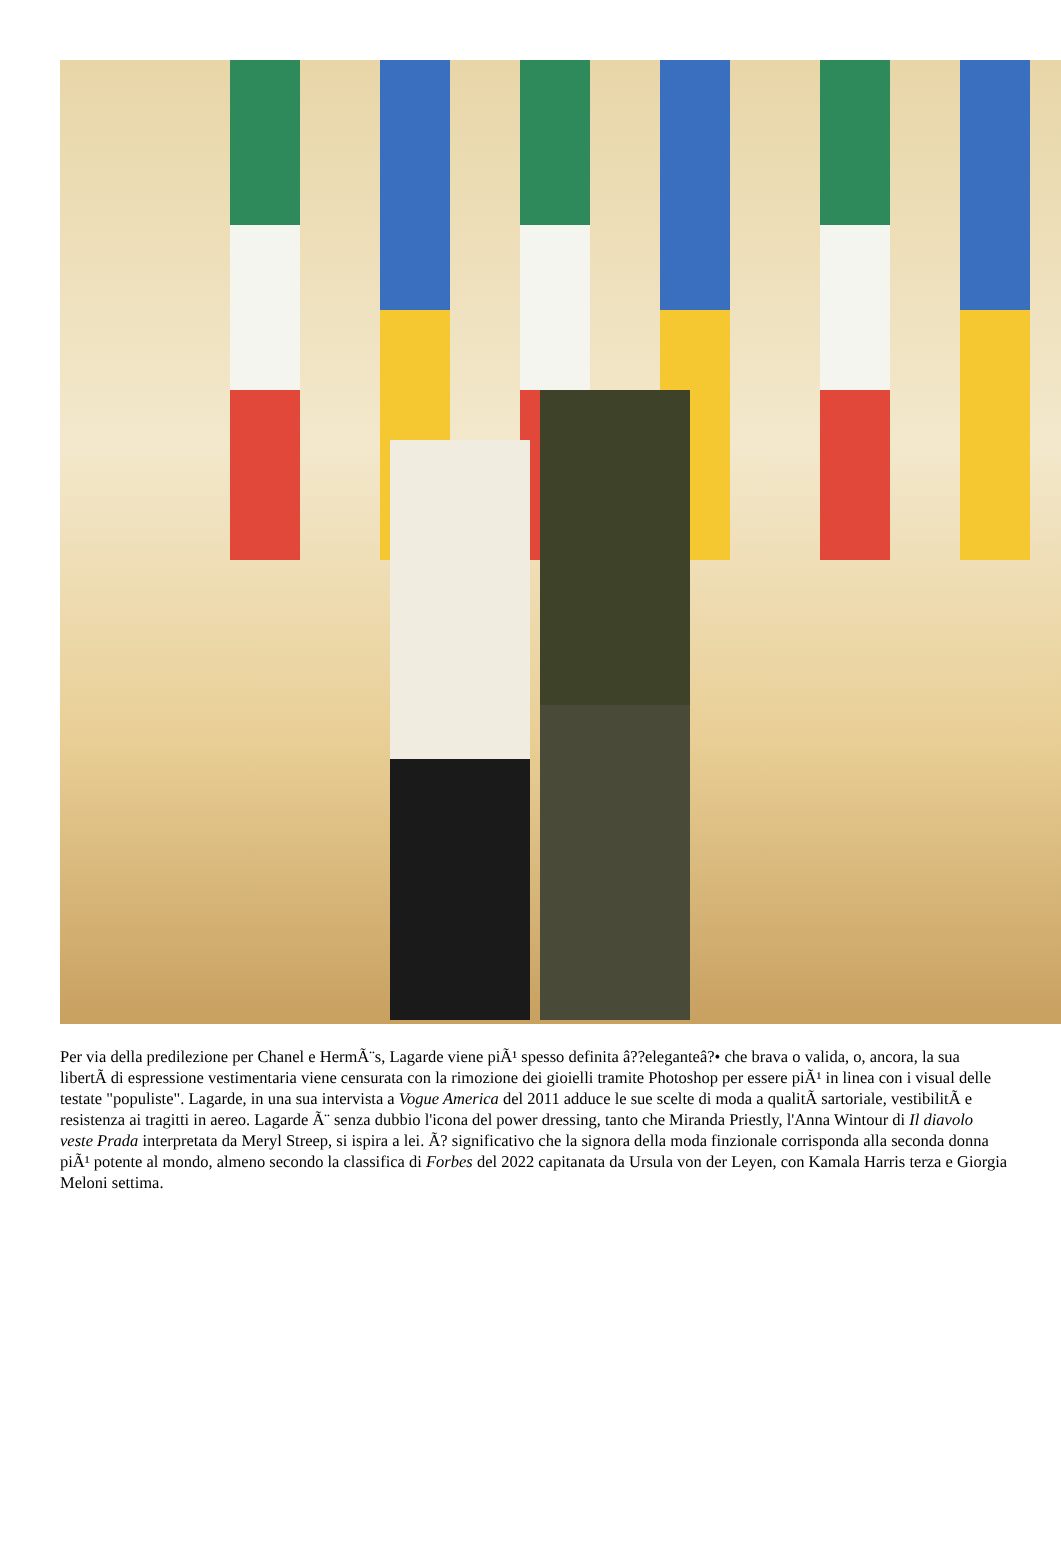Per via della predilezione per Chanel e HermÃ¨s, Lagarde viene piÃ¹ spesso definita â??eleganteâ?• che brava o valida, o, ancora, la sua libertÃ di espressione vestimentaria viene censurata con la rimozione dei gioielli tramite Photoshop per essere piÃ¹ in linea con i visual delle testate "populiste". Lagarde, in una sua intervista a Vogue America del 2011 adduce le sue scelte di moda a qualitÃ sartoriale, vestibilitÃ e resistenza ai tragitti in aereo. Lagarde Ã¨ senza dubbio l'icona del power dressing, tanto che Miranda Priestly, l'Anna Wintour di Il diavolo veste Prada interpretata da Meryl Streep, si ispira a lei. Ã? significativo che la signora della moda finzionale corrisponda alla seconda donna piÃ¹ potente al mondo, almeno secondo la classifica di Forbes del 2022 capitanata da Ursula von der Leyen, con Kamala Harris terza e Giorgia Meloni settima.